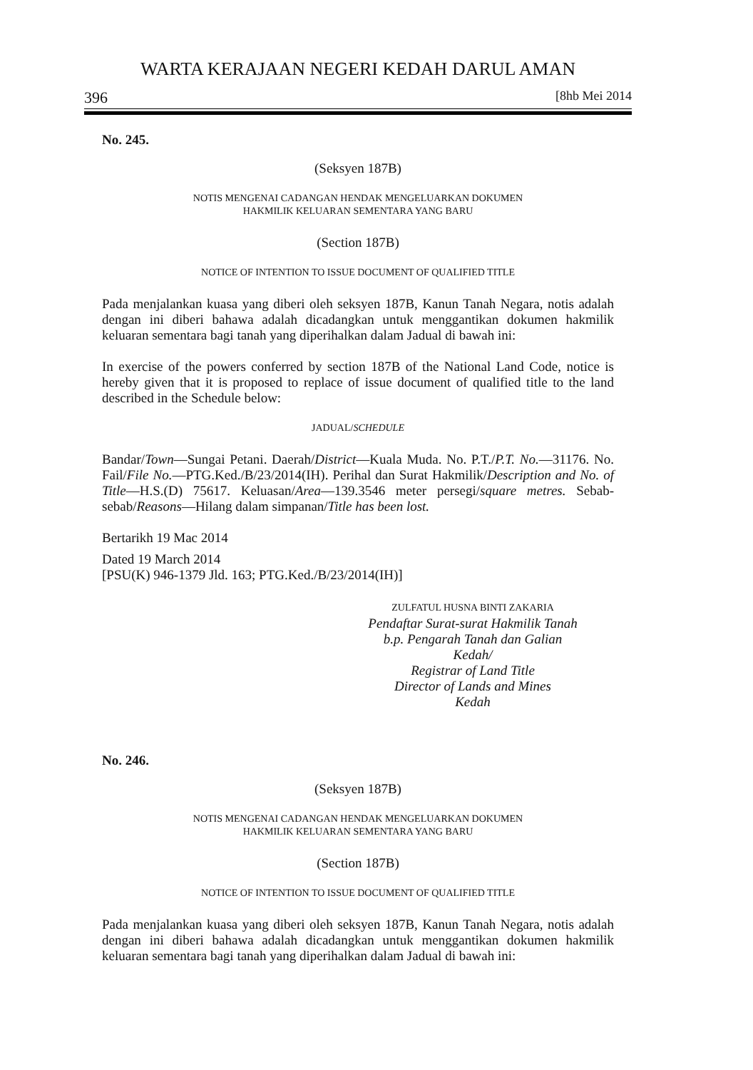WARTA KERAJAAN NEGERI KEDAH DARUL AMAN
396 [8hb Mei 2014
No. 245.
(Seksyen 187B)
NOTIS MENGENAI CADANGAN HENDAK MENGELUARKAN DOKUMEN
HAKMILIK KELUARAN SEMENTARA YANG BARU
(Section 187B)
NOTICE OF INTENTION TO ISSUE DOCUMENT OF QUALIFIED TITLE
Pada menjalankan kuasa yang diberi oleh seksyen 187B, Kanun Tanah Negara, notis adalah dengan ini diberi bahawa adalah dicadangkan untuk menggantikan dokumen hakmilik keluaran sementara bagi tanah yang diperihalkan dalam Jadual di bawah ini:
In exercise of the powers conferred by section 187B of the National Land Code, notice is hereby given that it is proposed to replace of issue document of qualified title to the land described in the Schedule below:
JADUAL/SCHEDULE
Bandar/Town—Sungai Petani. Daerah/District—Kuala Muda. No. P.T./P.T. No.—31176. No. Fail/File No.—PTG.Ked./B/23/2014(IH). Perihal dan Surat Hakmilik/Description and No. of Title—H.S.(D) 75617. Keluasan/Area—139.3546 meter persegi/square metres. Sebab-sebab/Reasons—Hilang dalam simpanan/Title has been lost.
Bertarikh 19 Mac 2014
Dated 19 March 2014
[PSU(K) 946-1379 Jld. 163; PTG.Ked./B/23/2014(IH)]
ZULFATUL HUSNA BINTI ZAKARIA
Pendaftar Surat-surat Hakmilik Tanah
b.p. Pengarah Tanah dan Galian
Kedah/
Registrar of Land Title
Director of Lands and Mines
Kedah
No. 246.
(Seksyen 187B)
NOTIS MENGENAI CADANGAN HENDAK MENGELUARKAN DOKUMEN
HAKMILIK KELUARAN SEMENTARA YANG BARU
(Section 187B)
NOTICE OF INTENTION TO ISSUE DOCUMENT OF QUALIFIED TITLE
Pada menjalankan kuasa yang diberi oleh seksyen 187B, Kanun Tanah Negara, notis adalah dengan ini diberi bahawa adalah dicadangkan untuk menggantikan dokumen hakmilik keluaran sementara bagi tanah yang diperihalkan dalam Jadual di bawah ini: